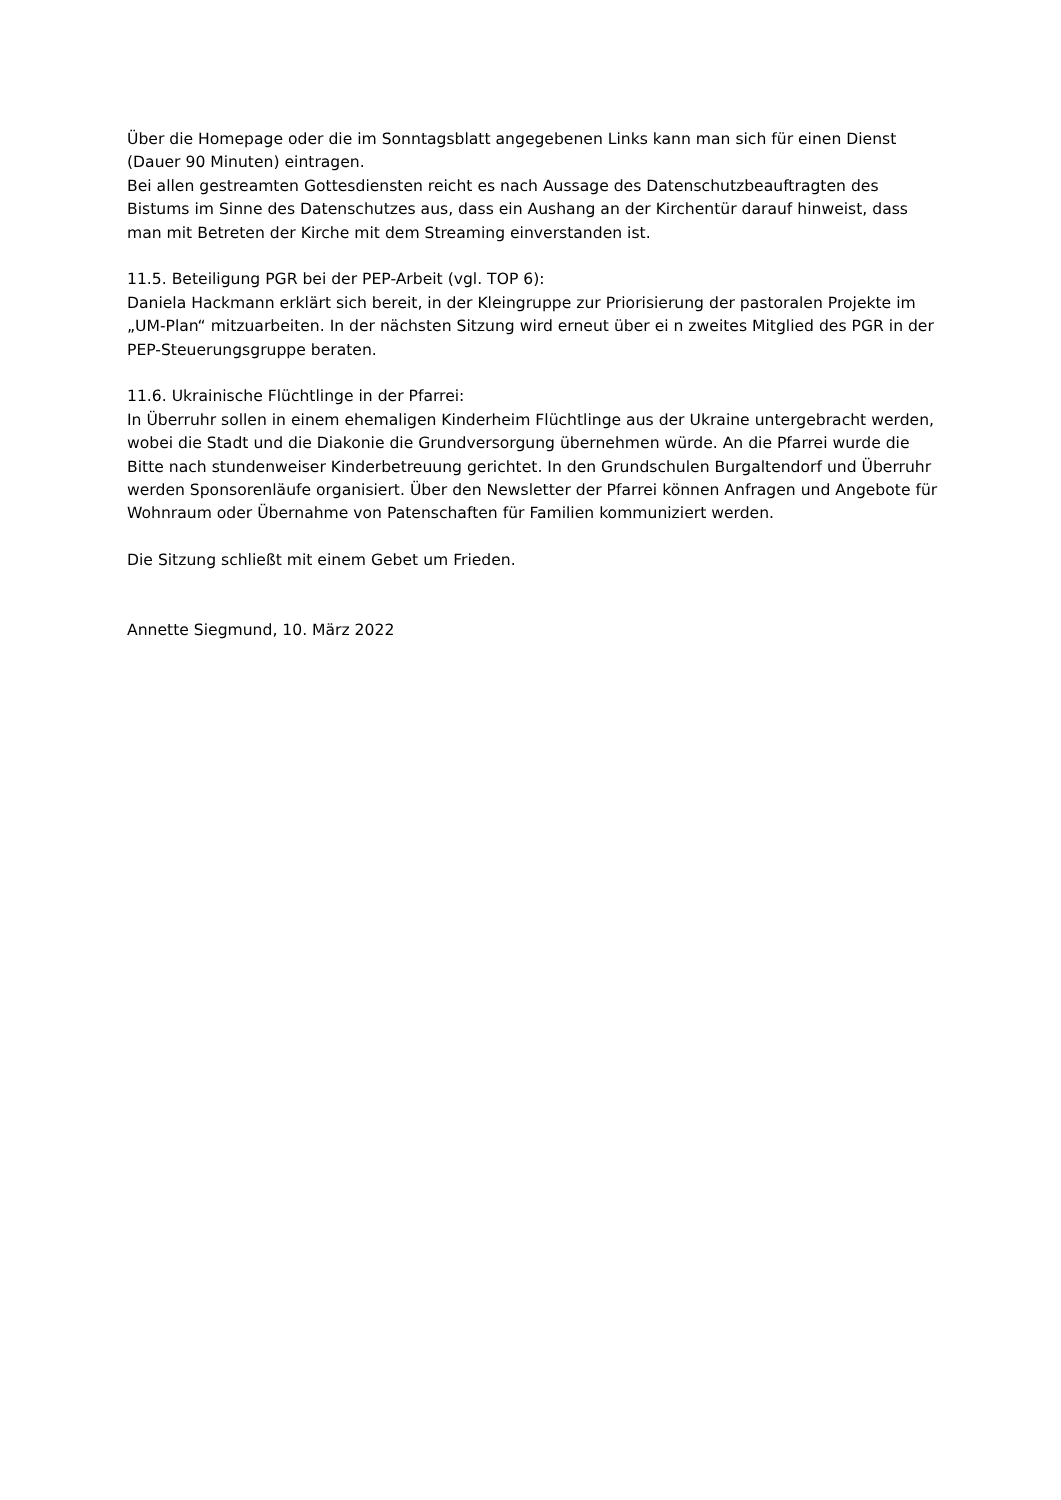Über die Homepage oder die im Sonntagsblatt angegebenen Links kann man sich für einen Dienst (Dauer 90 Minuten) eintragen.
Bei allen gestreamten Gottesdiensten reicht es nach Aussage des Datenschutzbeauftragten des Bistums im Sinne des Datenschutzes aus, dass ein Aushang an der Kirchentür darauf hinweist, dass man mit Betreten der Kirche mit dem Streaming einverstanden ist.
11.5. Beteiligung PGR bei der PEP-Arbeit (vgl. TOP 6):
Daniela Hackmann erklärt sich bereit, in der Kleingruppe zur Priorisierung der pastoralen Projekte im „UM-Plan“ mitzuarbeiten. In der nächsten Sitzung wird erneut über ei n zweites Mitglied des PGR in der PEP-Steuerungsgruppe beraten.
11.6. Ukrainische Flüchtlinge in der Pfarrei:
In Überruhr sollen in einem ehemaligen Kinderheim Flüchtlinge aus der Ukraine untergebracht werden, wobei die Stadt und die Diakonie die Grundversorgung übernehmen würde. An die Pfarrei wurde die Bitte nach stundenweiser Kinderbetreuung gerichtet. In den Grundschulen Burgaltendorf und Überruhr werden Sponsorenläufe organisiert. Über den Newsletter der Pfarrei können Anfragen und Angebote für Wohnraum oder Übernahme von Patenschaften für Familien kommuniziert werden.
Die Sitzung schließt mit einem Gebet um Frieden.
Annette Siegmund, 10. März 2022